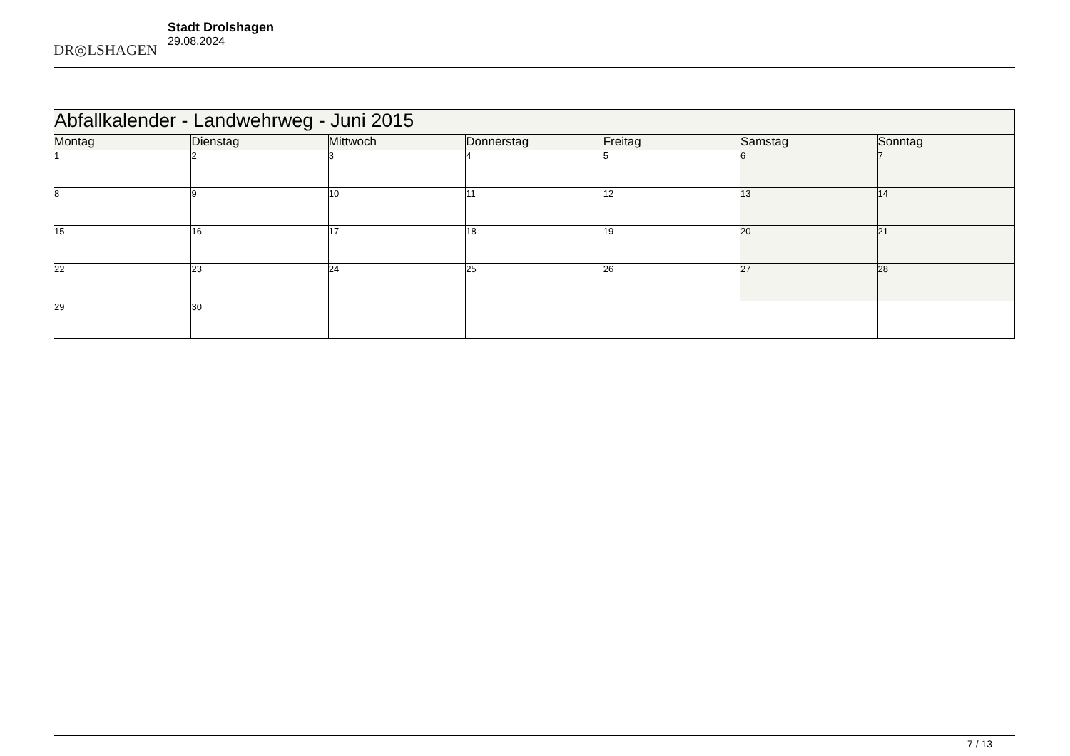DR◎LSHAGEN
Stadt Drolshagen
29.08.2024
| Abfallkalender - Landwehrweg - Juni 2015 | | | | | | |
| Montag | Dienstag | Mittwoch | Donnerstag | Freitag | Samstag | Sonntag |
| 1 | 2 | 3 | 4 | 5 | 6 | 7 |
| 8 | 9 | 10 | 11 | 12 | 13 | 14 |
| 15 | 16 | 17 | 18 | 19 | 20 | 21 |
| 22 | 23 | 24 | 25 | 26 | 27 | 28 |
| 29 | 30 | | | | | |
7 / 13